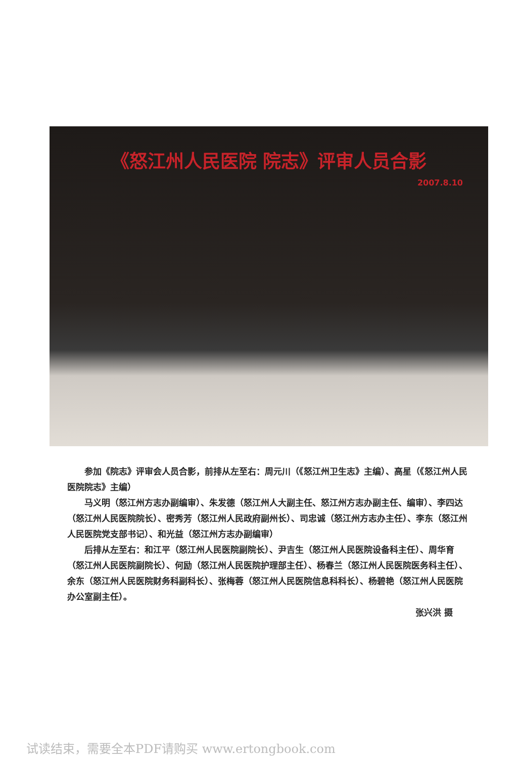《怒江州人民医院 院志》评审人员合影
2007.8.10
参加《院志》评审会人员合影，前排从左至右：周元川（《怒江州卫生志》主编）、高星（《怒江州人民医院院志》主编）
马义明（怒江州方志办副编审）、朱发德（怒江州人大副主任、怒江州方志办副主任、编审）、李四达（怒江州人民医院院长）、密秀芳（怒江州人民政府副州长）、司忠诚（怒江州方志办主任）、李东（怒江州人民医院党支部书记）、和光益（怒江州方志办副编审）
后排从左至右：和江平（怒江州人民医院副院长）、尹吉生（怒江州人民医院设备科主任）、周华育（怒江州人民医院副院长）、何励（怒江州人民医院护理部主任）、杨春兰（怒江州人民医院医务科主任）、余东（怒江州人民医院财务科副科长）、张梅蓉（怒江州人民医院信息科科长）、杨碧艳（怒江州人民医院办公室副主任）。
张兴洪 摄
试读结束，需要全本PDF请购买 www.ertongbook.com